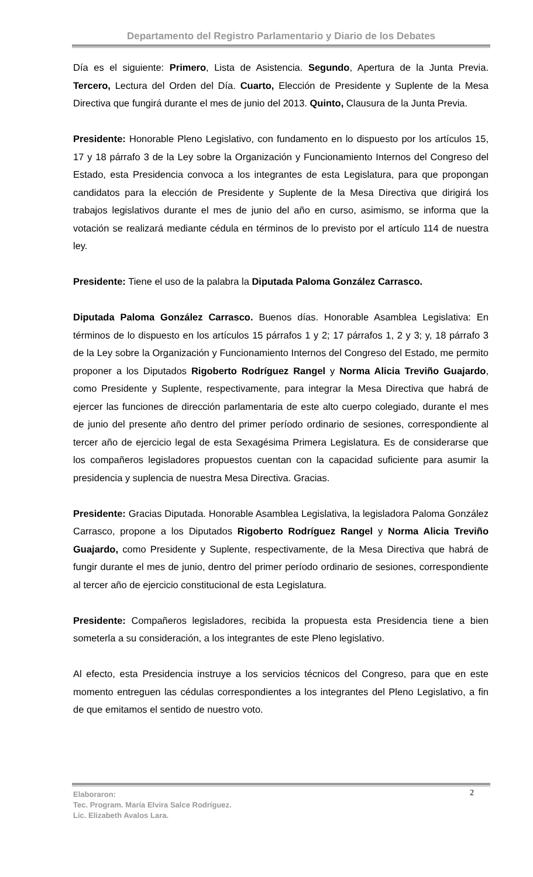Departamento del Registro Parlamentario y Diario de los Debates
Día es el siguiente: Primero, Lista de Asistencia. Segundo, Apertura de la Junta Previa. Tercero, Lectura del Orden del Día. Cuarto, Elección de Presidente y Suplente de la Mesa Directiva que fungirá durante el mes de junio del 2013. Quinto, Clausura de la Junta Previa.
Presidente: Honorable Pleno Legislativo, con fundamento en lo dispuesto por los artículos 15, 17 y 18 párrafo 3 de la Ley sobre la Organización y Funcionamiento Internos del Congreso del Estado, esta Presidencia convoca a los integrantes de esta Legislatura, para que propongan candidatos para la elección de Presidente y Suplente de la Mesa Directiva que dirigirá los trabajos legislativos durante el mes de junio del año en curso, asimismo, se informa que la votación se realizará mediante cédula en términos de lo previsto por el artículo 114 de nuestra ley.
Presidente: Tiene el uso de la palabra la Diputada Paloma González Carrasco.
Diputada Paloma González Carrasco. Buenos días. Honorable Asamblea Legislativa: En términos de lo dispuesto en los artículos 15 párrafos 1 y 2; 17 párrafos 1, 2 y 3; y, 18 párrafo 3 de la Ley sobre la Organización y Funcionamiento Internos del Congreso del Estado, me permito proponer a los Diputados Rigoberto Rodríguez Rangel y Norma Alicia Treviño Guajardo, como Presidente y Suplente, respectivamente, para integrar la Mesa Directiva que habrá de ejercer las funciones de dirección parlamentaria de este alto cuerpo colegiado, durante el mes de junio del presente año dentro del primer período ordinario de sesiones, correspondiente al tercer año de ejercicio legal de esta Sexagésima Primera Legislatura. Es de considerarse que los compañeros legisladores propuestos cuentan con la capacidad suficiente para asumir la presidencia y suplencia de nuestra Mesa Directiva. Gracias.
Presidente: Gracias Diputada. Honorable Asamblea Legislativa, la legisladora Paloma González Carrasco, propone a los Diputados Rigoberto Rodríguez Rangel y Norma Alicia Treviño Guajardo, como Presidente y Suplente, respectivamente, de la Mesa Directiva que habrá de fungir durante el mes de junio, dentro del primer período ordinario de sesiones, correspondiente al tercer año de ejercicio constitucional de esta Legislatura.
Presidente: Compañeros legisladores, recibida la propuesta esta Presidencia tiene a bien someterla a su consideración, a los integrantes de este Pleno legislativo.
Al efecto, esta Presidencia instruye a los servicios técnicos del Congreso, para que en este momento entreguen las cédulas correspondientes a los integrantes del Pleno Legislativo, a fin de que emitamos el sentido de nuestro voto.
Elaboraron:
Tec. Program. María Elvira Salce Rodríguez.
Lic. Elizabeth Avalos Lara.
2